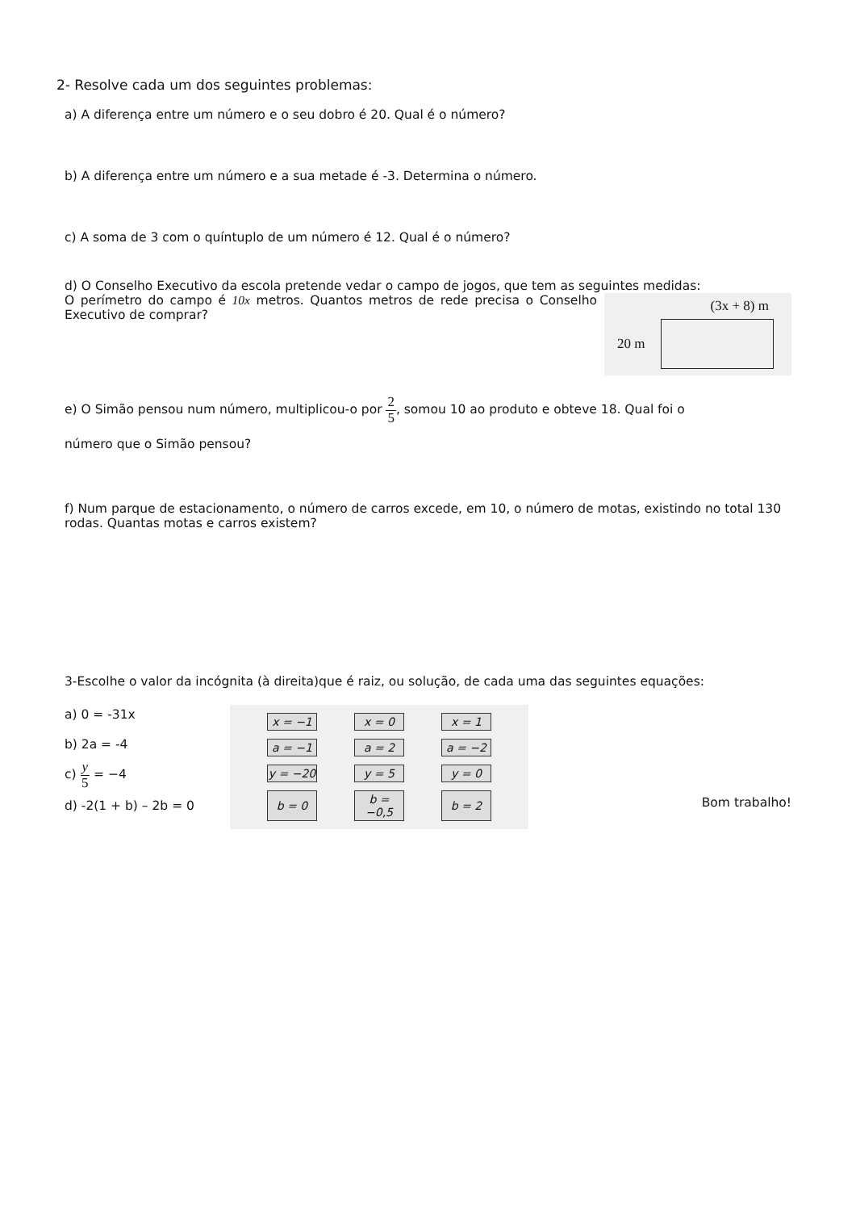2- Resolve cada um dos seguintes problemas:
a) A diferença entre um número e o seu dobro é 20. Qual é o número?
b) A diferença entre um número e a sua metade é -3. Determina o número.
c) A soma de 3 com o quíntuplo de um número é 12. Qual é o número?
d) O Conselho Executivo da escola pretende vedar o campo de jogos, que tem as seguintes medidas:
(3x + 8) m
20 m
O perímetro do campo é 10x metros. Quantos metros de rede precisa o Conselho Executivo de comprar?
e) O Simão pensou num número, multiplicou-o por 2 5, somou 10 ao produto e obteve 18. Qual foi o
número que o Simão pensou?
f) Num parque de estacionamento, o número de carros excede, em 10, o número de motas, existindo no total 130 rodas. Quantas motas e carros existem?
3-Escolhe o valor da incógnita (à direita)que é raiz, ou solução, de cada uma das seguintes equações:
a) 0 = -31x
b) 2a = -4
c) y 5 = −4
d) -2(1 + b) – 2b = 0
| x = −1 | x = 0 | x = 1 |
| a = −1 | a = 2 | a = −2 |
| y = −20 | y = 5 | y = 0 |
| b = 0 | b = −0,5 | b = 2 |
Bom trabalho!